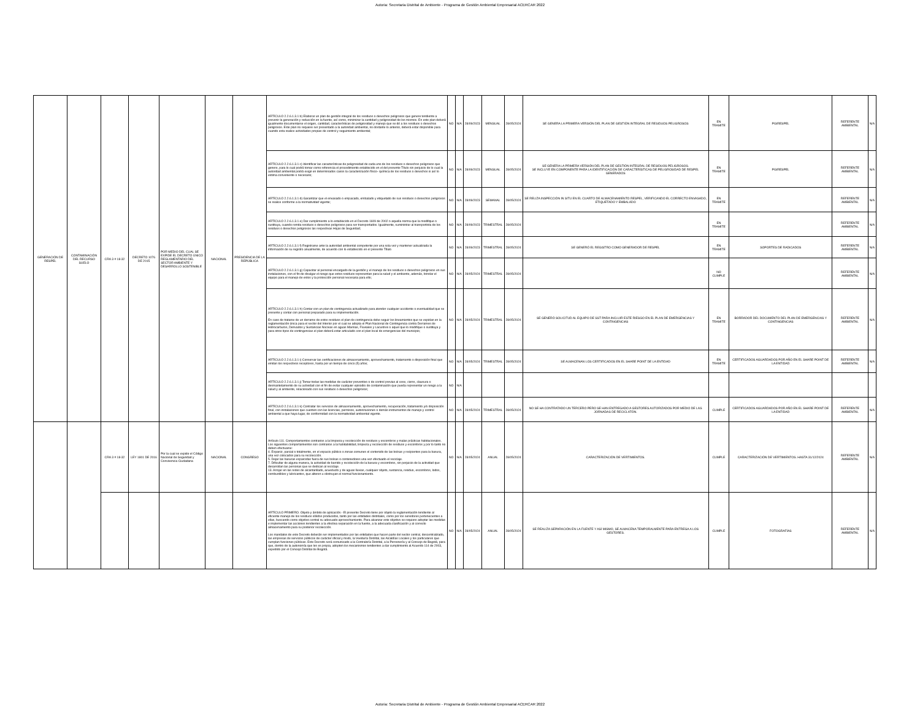Autoria: Secretaria Distrital de Ambiente - Programa de Gestión Ambiental Empresarial ACERCAR 2022
| GENERACIÓN DE RESPEL | CONTAMINACIÓN DEL RECURSO SUELO | CRA 3 # 18-32 | DECRETO 1076 DE 2015 | POR MEDIO DEL CUAL SE EXPIDE EL DECRETO ÚNICO REGLAMENTARIO DEL SECTOR AMBIENTE Y DESARROLLO SOSTENIBLE | NACIONAL | PRESIDENCIA DE LA REPÚBLICA | ARTÍCULO 2.2.6.1.3.1 b) Elaborar un plan de gestión integral de los residuos o desechos peligrosos que genere tendiente a prevenir la generación y reducción en la fuente, así como, minimizar la cantidad y peligrosidad de los mismos. En este plan deberá igualmente documentarse el origen, cantidad, características de peligrosidad y manejo que se dé a los residuos o desechos peligrosos. Este plan no requiere ser presentado a la autoridad ambiental, no obstante lo anterior, deberá estar disponible para cuando esta realice actividades propias de control y seguimiento ambiental; | NO | N/A | 28/09/2023 | MENSUAL | 28/05/2024 | SE GENERA LA PRIMERA VERSIÓN DEL PLAN DE GESTIÓN INTEGRAL DE RESIDUOS PELIGROSOS | EN TRAMITE | PGIRESPEL | REFERENTE AMBIENTAL | N/A |
| | | | | | | | ARTÍCULO 2.2.6.1.3.1 c) Identificar las características de peligrosidad de cada uno de los residuos o desechos peligrosos que genere, para lo cual podrá tomar como referencia el procedimiento establecido en el del presente Título sin perjuicio de lo cual la autoridad ambiental podrá exigir en determinados casos la caracterización físico- química de los residuos o desechos si así lo estima conveniente o necesario; | NO | N/A | 28/09/2023 | MENSUAL | 28/05/2024 | SE GENERA LA PRIMERA VERSIÓN DEL PLAN DE GESTIÓN INTEGRAL DE RESIDUOS PELIGROSOS. SE INCLUYE EN COMPONENTE PARA LA IDENTIFICACIÓN DE CARACTERÍSTICAS DE PELIGROSIDAD DE RESPEL GENERADOS | EN TRAMITE | PGIRESPEL | REFERENTE AMBIENTAL | N/A |
| | | | | | | | ARTÍCULO 2.2.6.1.3.1 d) Garantizar que el envasado o empacado, embalado y etiquetado de sus residuos o desechos peligrosos se realice conforme a la normatividad vigente; | NO | N/A | 28/09/2023 | SEMANAL | 28/05/2024 | SE RELIZA INSPECCIÓN IN SITU EN EL CUARTO DE ALMACENAMIENTO RESPEL, VERIFICANDO EL CORRECTO ENVASADO, ETIQUETADO Y EMBALADO | EN TRAMITE | | REFERENTE AMBIENTAL | N/A |
| | | | | | | | ARTÍCULO 2.2.6.1.3.1 e) Dar cumplimiento a lo establecido en el Decreto 1609 de 2002 o aquella norma que la modifique o sustituya, cuando remita residuos o desechos peligrosos para ser transportados. Igualmente, suministrar al transportista de los residuos o desechos peligrosos las respectivas Hojas de Seguridad; | NO | N/A | 28/09/2023 | TRIMESTRAL | 28/05/2024 | | EN TRAMITE | | REFERENTE AMBIENTAL | N/A |
| | | | | | | | ARTÍCULO 2.2.6.1.3.1 f) Registrarse ante la autoridad ambiental competente por una sola vez y mantener actualizada la información de su registro anualmente, de acuerdo con lo establecido en el presente Título | NO | N/A | 28/09/2023 | TRIMESTRAL | 28/05/2024 | SE GENERÓ EL REGISTRO COMO GENERADOR DE RESPEL | EN TRAMITE | SOPORTES DE RADICADOS | REFERENTE AMBIENTAL | N/A |
| | | | | | | | ARTÍCULO 2.2.6.1.3.1 g) Capacitar al personal encargado de la gestión y el manejo de los residuos o desechos peligrosos en sus instalaciones, con el fin de divulgar el riesgo que estos residuos representan para la salud y el ambiente, además, brindar el equipo para el manejo de estos y la protección personal necesaria para ello; | NO | N/A | 28/05/2024 | TRIMESTRAL | 28/05/2024 | | NO CUMPLE | | REFERENTE AMBIENTAL | N/A |
| | | | | | | | ARTÍCULO 2.2.6.1.3.1 h) Contar con un plan de contingencia actualizado para atender cualquier accidente o eventualidad que se presente y contar con personal preparado para su implementación. En caso de tratarse de un derrame de estos residuos el plan de contingencia debe seguir los lineamientos que se expidan en la reglamentación única para el sector del Interior por el cual se adopta el Plan Nacional de Contingencia contra Derrames de Hidrocarburos, Derivados y Sustancias Nocivas en aguas Marinas, Fluviales y Lacustres o aquel que lo modifique o sustituya y para otros tipos de contingencias el plan deberá estar articulado con el plan local de emergencias del municipio; | NO | N/A | 28/05/2024 | TRIMESTRAL | 28/05/2024 | SE GENERÓ SOLICITUD AL EQUIPO DE SST PARA INCLUIR ESTE RIESGO EN EL PLAN DE EMERGENCIAS Y CONTINGENCIAS | EN TRAMITE | BORRADOR DEL DOCUMENTO DEL PLAN DE EMERGENCIAS Y CONTINGENCIAS | REFERENTE AMBIENTAL | N/A |
| | | | | | | | ARTÍCULO 2.2.6.1.3.1 i) Conservar las certificaciones de almacenamiento, aprovechamiento, tratamiento o disposición final que emitan los respectivos receptores, hasta por un tiempo de cinco (5) años; | NO | N/A | 28/05/2024 | TRIMESTRAL | 28/05/2024 | SE ALMACENAN LOS CERTIFICADOS EN EL SHARE POINT DE LA ENTIDAD | EN TRAMITE | CERTIFICADOS AGUARDADOS POR AÑO EN EL SHARE POINT DE LA ENTIDAD | REFERENTE AMBIENTAL | N/A |
| | | | | | | | ARTÍCULO 2.2.6.1.3.1 j) Tomar todas las medidas de carácter preventivo o de control previas al cese, cierre, clausura o desmantelamiento de su actividad con el fin de evitar cualquier episodio de contaminación que pueda representar un riesgo a la salud y al ambiente, relacionado con sus residuos o desechos peligrosos; | NO | N/A | | | | | | | | |
| | | | | | | | ARTÍCULO 2.2.6.1.3.1 k) Contratar los servicios de almacenamiento, aprovechamiento, recuperación, tratamiento y/o disposición final, con instalaciones que cuenten con las licencias, permisos, autorizaciones o demás instrumentos de manejo y control ambiental a que haya lugar, de conformidad con la normatividad ambiental vigente. | NO | N/A | 28/05/2024 | TRIMESTRAL | 28/05/2024 | NO SE HA CONTRATADO UN TERCERO PERO SE HAN ENTREGADO A GESTORES AUTORIZADOS POR MEDIO DE LAS JORNADAS DE RECICLATÓN. | CUMPLE | CERTIFICADOS AGUARDADOS POR AÑO EN EL SHARE POINT DE LA ENTIDAD | REFERENTE AMBIENTAL | N/A |
| | | CRA 3 # 18-32 | LEY 1801 DE 2016 | Por la cual se expide el Código Nacional de Seguridad y Convivencia Ciudadana | NACIONAL | CONGRESO | Artículo 111. Comportamientos contrarios a la limpieza y recolección de residuos y escombros y malas prácticas habitacionales. Los siguientes comportamientos son contrarios a la habitabilidad, limpieza y recolección de residuos y escombros y por lo tanto no deben efectuarse: 4. Esparcir, parcial o totalmente, en el espacio público o zonas comunes el contenido de las bolsas y recipientes para la basura, una vez colocados para su recolección. 5. Dejar las basuras esparcidas fuera de sus bolsas o contenedores una vez efectuado el reciclaje. 7. Dificultar de alguna manera, la actividad de barrido y recolección de la basura y escombros, sin perjuicio de la actividad que desarrollan las personas que se dedican al reciclaje. 13. Arrojar en las redes de alcantarillado, acueducto y de aguas lluvias, cualquier objeto, sustancia, residuo, escombros, lodos, combustibles y lubricantes, que alteren u obstruyan el normal funcionamiento. | NO | N/A | 28/05/2024 | ANUAL | 28/05/2024 | CARACTERIZACIÓN DE VERTIMIENTOS. | CUMPLE | CARACTERIZACIÓN DE VERTIMIENTOS. HASTA 31/12/2024 | REFERENTE AMBIENTAL | N/A |
| | | | | | | | ARTÍCULO PRIMERO. Objeto y ámbito de aplicación.- El presente Decreto tiene por objeto la reglamentación tendiente al eficiente manejo de los residuos sólidos producidos, tanto por las entidades distritales, como por los servidores pertenecientes a ellas, buscando como objetivo central su adecuado aprovechamiento. Para alcanzar este objetivo se requiere adoptar las medidas e implementar las acciones tendientes a la efectiva separación en la fuente, a la adecuada clasificación y al correcto almacenamiento para su posterior recolección. Los mandatos de este Decreto deberán ser implementados por las entidades que hacen parte del sector central, descentralizado, las empresas de servicios públicos de carácter oficial y mixto, la Veeduría Distrital, las Alcaldías Locales y los particulares que cumplan funciones públicas. Este Decreto será comunicado a la Contraloría Distrital, a la Personería y al Concejo de Bogotá, para que, dentro de la autonomía que les es propia, adopten los mecanismos tendientes a dar cumplimiento al Acuerdo 114 de 2003, expedido por el Concejo Distrital de Bogotá. | NO | N/A | 28/05/2024 | ANUAL | 28/05/2024 | SE REALIZA SEPARACIÓN EN LA FUENTE Y ASÍ MISMO, SE ALMACENA TEMPORALMENTE PARA ENTREGA A LOS GESTORES. | CUMPLE | FOTOGRAFÍAS | REFERENTE AMBIENTAL | N/A |
Autoria: Secretaria Distrital de Ambiente - Programa de Gestión Ambiental Empresarial ACERCAR 2022